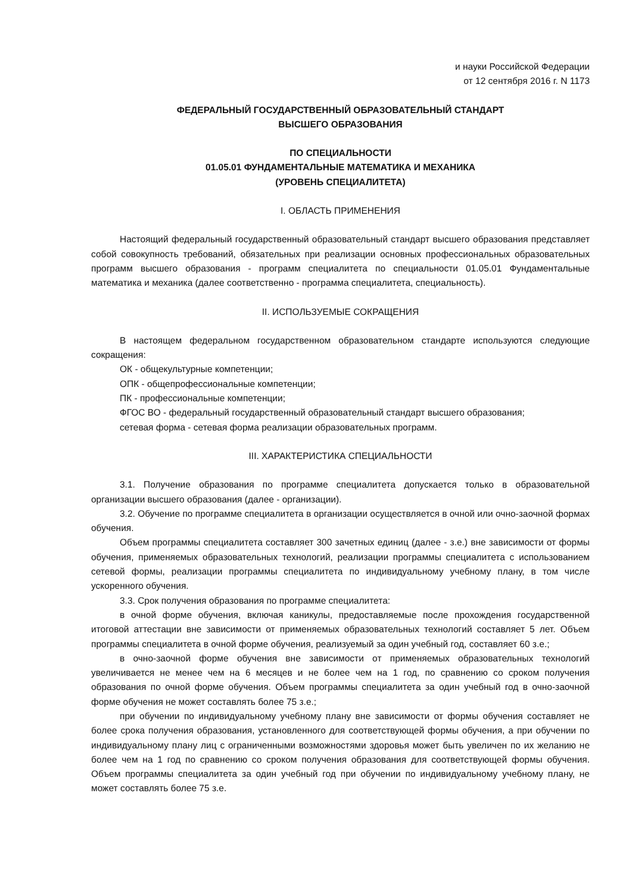и науки Российской Федерации
от 12 сентября 2016 г. N 1173
ФЕДЕРАЛЬНЫЙ ГОСУДАРСТВЕННЫЙ ОБРАЗОВАТЕЛЬНЫЙ СТАНДАРТ
ВЫСШЕГО ОБРАЗОВАНИЯ
ПО СПЕЦИАЛЬНОСТИ
01.05.01 ФУНДАМЕНТАЛЬНЫЕ МАТЕМАТИКА И МЕХАНИКА
(УРОВЕНЬ СПЕЦИАЛИТЕТА)
I. ОБЛАСТЬ ПРИМЕНЕНИЯ
Настоящий федеральный государственный образовательный стандарт высшего образования представляет собой совокупность требований, обязательных при реализации основных профессиональных образовательных программ высшего образования - программ специалитета по специальности 01.05.01 Фундаментальные математика и механика (далее соответственно - программа специалитета, специальность).
II. ИСПОЛЬЗУЕМЫЕ СОКРАЩЕНИЯ
В настоящем федеральном государственном образовательном стандарте используются следующие сокращения:
ОК - общекультурные компетенции;
ОПК - общепрофессиональные компетенции;
ПК - профессиональные компетенции;
ФГОС ВО - федеральный государственный образовательный стандарт высшего образования;
сетевая форма - сетевая форма реализации образовательных программ.
III. ХАРАКТЕРИСТИКА СПЕЦИАЛЬНОСТИ
3.1. Получение образования по программе специалитета допускается только в образовательной организации высшего образования (далее - организации).
3.2. Обучение по программе специалитета в организации осуществляется в очной или очно-заочной формах обучения.
Объем программы специалитета составляет 300 зачетных единиц (далее - з.е.) вне зависимости от формы обучения, применяемых образовательных технологий, реализации программы специалитета с использованием сетевой формы, реализации программы специалитета по индивидуальному учебному плану, в том числе ускоренного обучения.
3.3. Срок получения образования по программе специалитета:
в очной форме обучения, включая каникулы, предоставляемые после прохождения государственной итоговой аттестации вне зависимости от применяемых образовательных технологий составляет 5 лет. Объем программы специалитета в очной форме обучения, реализуемый за один учебный год, составляет 60 з.е.;
в очно-заочной форме обучения вне зависимости от применяемых образовательных технологий увеличивается не менее чем на 6 месяцев и не более чем на 1 год, по сравнению со сроком получения образования по очной форме обучения. Объем программы специалитета за один учебный год в очно-заочной форме обучения не может составлять более 75 з.е.;
при обучении по индивидуальному учебному плану вне зависимости от формы обучения составляет не более срока получения образования, установленного для соответствующей формы обучения, а при обучении по индивидуальному плану лиц с ограниченными возможностями здоровья может быть увеличен по их желанию не более чем на 1 год по сравнению со сроком получения образования для соответствующей формы обучения. Объем программы специалитета за один учебный год при обучении по индивидуальному учебному плану, не может составлять более 75 з.е.